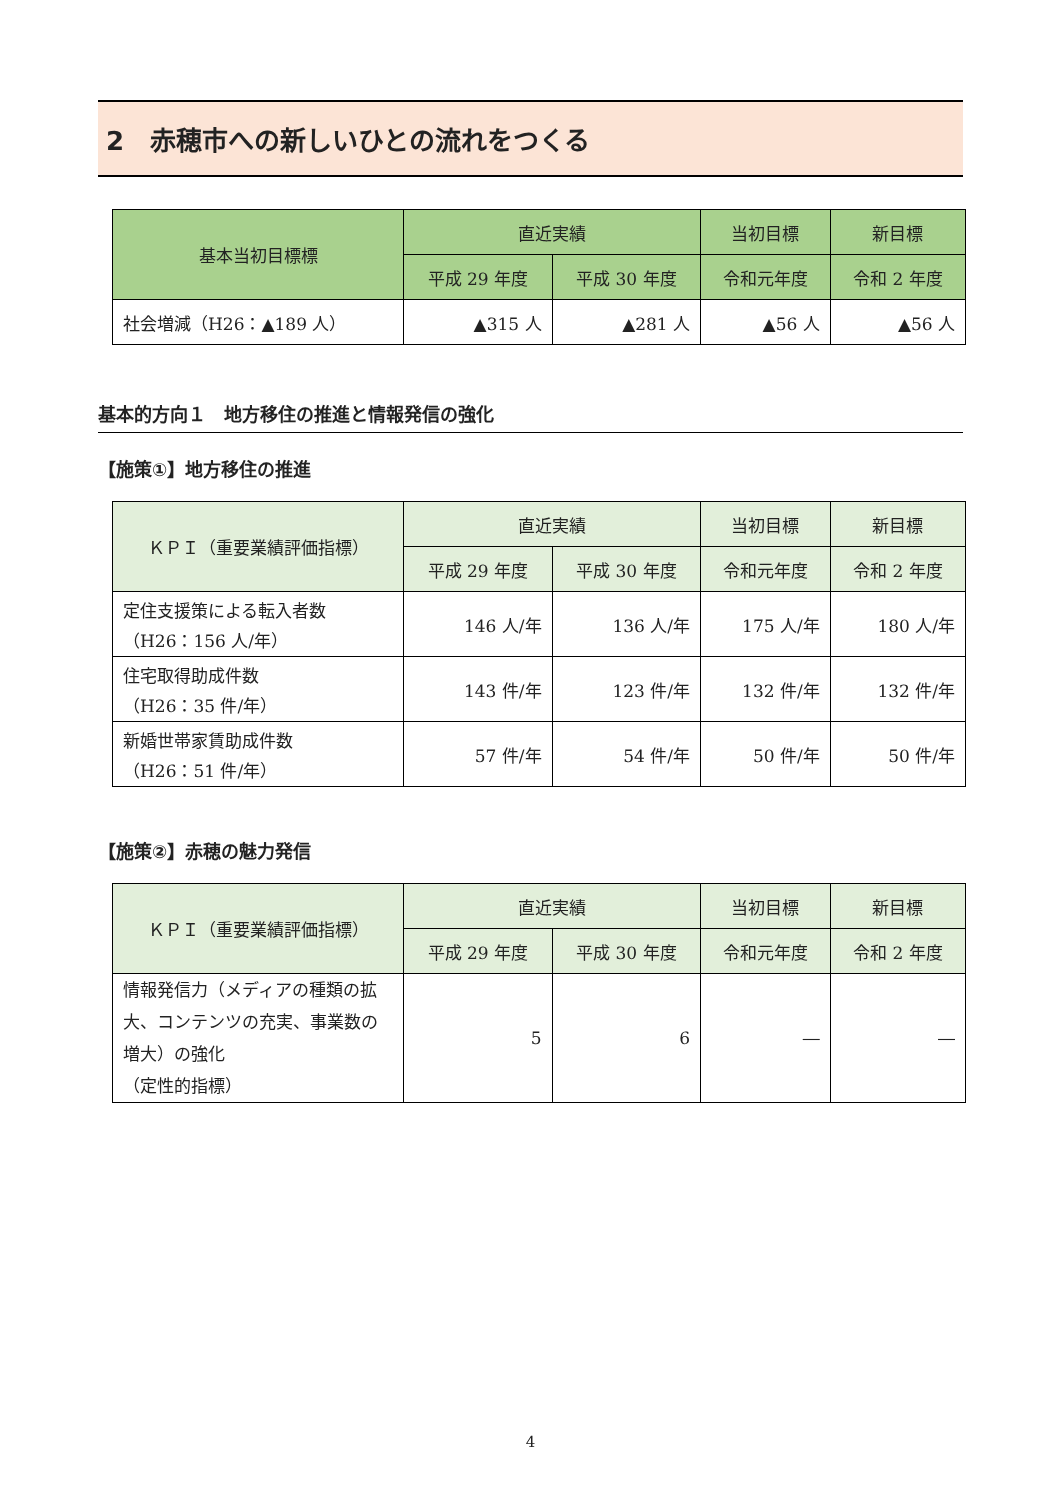2　赤穂市への新しいひとの流れをつくる
| 基本当初目標標 | 直近実績 | | 当初目標 | 新目標 |
| --- | --- | --- | --- | --- |
| | 平成 29 年度 | 平成 30 年度 | 令和元年度 | 令和 2 年度 |
| 社会増減（H26：▲189 人） | ▲315 人 | ▲281 人 | ▲56 人 | ▲56 人 |
基本的方向１　地方移住の推進と情報発信の強化
【施策①】地方移住の推進
| ＫＰＩ（重要業績評価指標） | 直近実績 | | 当初目標 | 新目標 |
| --- | --- | --- | --- | --- |
| | 平成 29 年度 | 平成 30 年度 | 令和元年度 | 令和 2 年度 |
| 定住支援策による転入者数 （H26：156 人/年） | 146 人/年 | 136 人/年 | 175 人/年 | 180 人/年 |
| 住宅取得助成件数 （H26：35 件/年） | 143 件/年 | 123 件/年 | 132 件/年 | 132 件/年 |
| 新婚世帯家賃助成件数 （H26：51 件/年） | 57 件/年 | 54 件/年 | 50 件/年 | 50 件/年 |
【施策②】赤穂の魅力発信
| ＫＰＩ（重要業績評価指標） | 直近実績 | | 当初目標 | 新目標 |
| --- | --- | --- | --- | --- |
| | 平成 29 年度 | 平成 30 年度 | 令和元年度 | 令和 2 年度 |
| 情報発信力（メディアの種類の拡大、コンテンツの充実、事業数の増大）の強化 （定性的指標） | 5 | 6 | ― | ― |
4